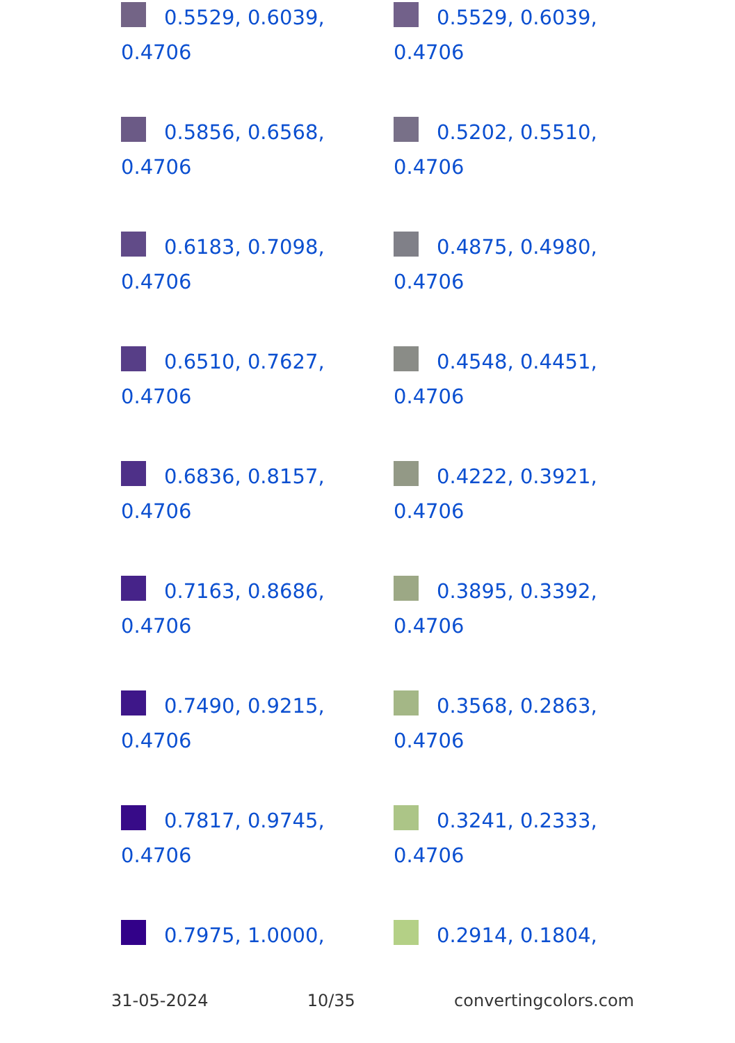0.5529, 0.6039,
0.4706
0.5529, 0.6039,
0.4706
0.5856, 0.6568,
0.4706
0.5202, 0.5510,
0.4706
0.6183, 0.7098,
0.4706
0.4875, 0.4980,
0.4706
0.6510, 0.7627,
0.4706
0.4548, 0.4451,
0.4706
0.6836, 0.8157,
0.4706
0.4222, 0.3921,
0.4706
0.7163, 0.8686,
0.4706
0.3895, 0.3392,
0.4706
0.7490, 0.9215,
0.4706
0.3568, 0.2863,
0.4706
0.7817, 0.9745,
0.4706
0.3241, 0.2333,
0.4706
0.7975, 1.0000,
0.2914, 0.1804,
31-05-2024 10/35 convertingcolors.com